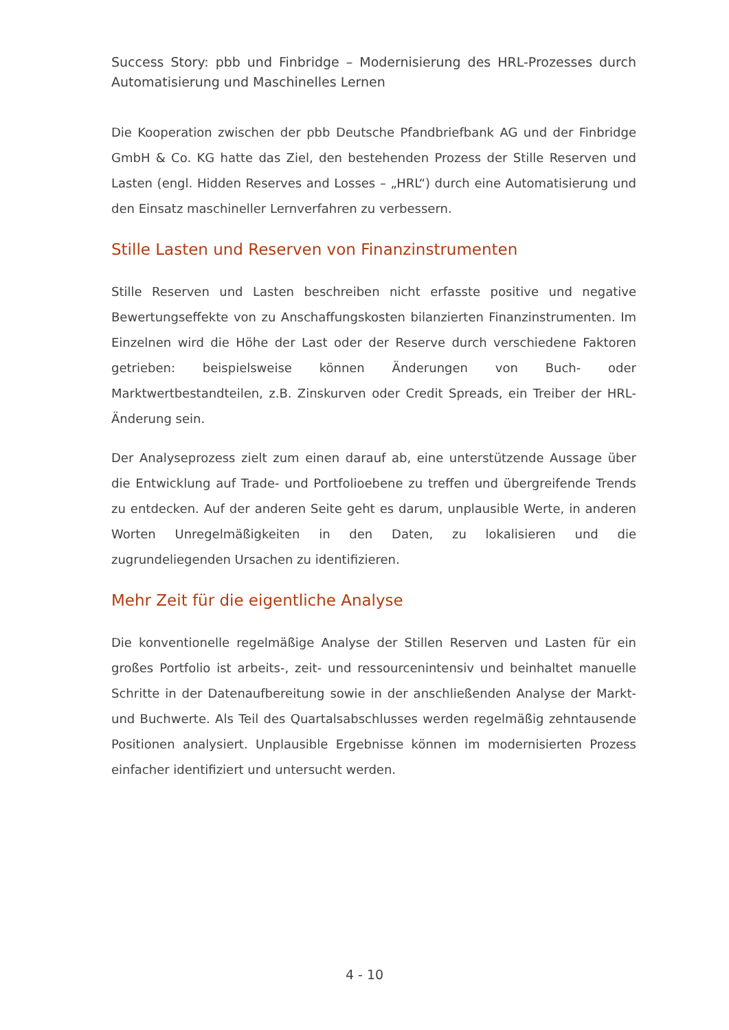Success Story: pbb und Finbridge – Modernisierung des HRL-Prozesses durch Automatisierung und Maschinelles Lernen
Die Kooperation zwischen der pbb Deutsche Pfandbriefbank AG und der Finbridge GmbH & Co. KG hatte das Ziel, den bestehenden Prozess der Stille Reserven und Lasten (engl. Hidden Reserves and Losses – „HRL“) durch eine Automatisierung und den Einsatz maschineller Lernverfahren zu verbessern.
Stille Lasten und Reserven von Finanzinstrumenten
Stille Reserven und Lasten beschreiben nicht erfasste positive und negative Bewertungseffekte von zu Anschaffungskosten bilanzierten Finanzinstrumenten. Im Einzelnen wird die Höhe der Last oder der Reserve durch verschiedene Faktoren getrieben: beispielsweise können Änderungen von Buch- oder Marktwertbestandteilen, z.B. Zinskurven oder Credit Spreads, ein Treiber der HRL-Änderung sein.
Der Analyseprozess zielt zum einen darauf ab, eine unterstützende Aussage über die Entwicklung auf Trade- und Portfolioebene zu treffen und übergreifende Trends zu entdecken. Auf der anderen Seite geht es darum, unplausible Werte, in anderen Worten Unregelmäßigkeiten in den Daten, zu lokalisieren und die zugrundeliegenden Ursachen zu identifizieren.
Mehr Zeit für die eigentliche Analyse
Die konventionelle regelmäßige Analyse der Stillen Reserven und Lasten für ein großes Portfolio ist arbeits-, zeit- und ressourcenintensiv und beinhaltet manuelle Schritte in der Datenaufbereitung sowie in der anschließenden Analyse der Markt- und Buchwerte. Als Teil des Quartalsabschlusses werden regelmäßig zehntausende Positionen analysiert. Unplausible Ergebnisse können im modernisierten Prozess einfacher identifiziert und untersucht werden.
4 - 10